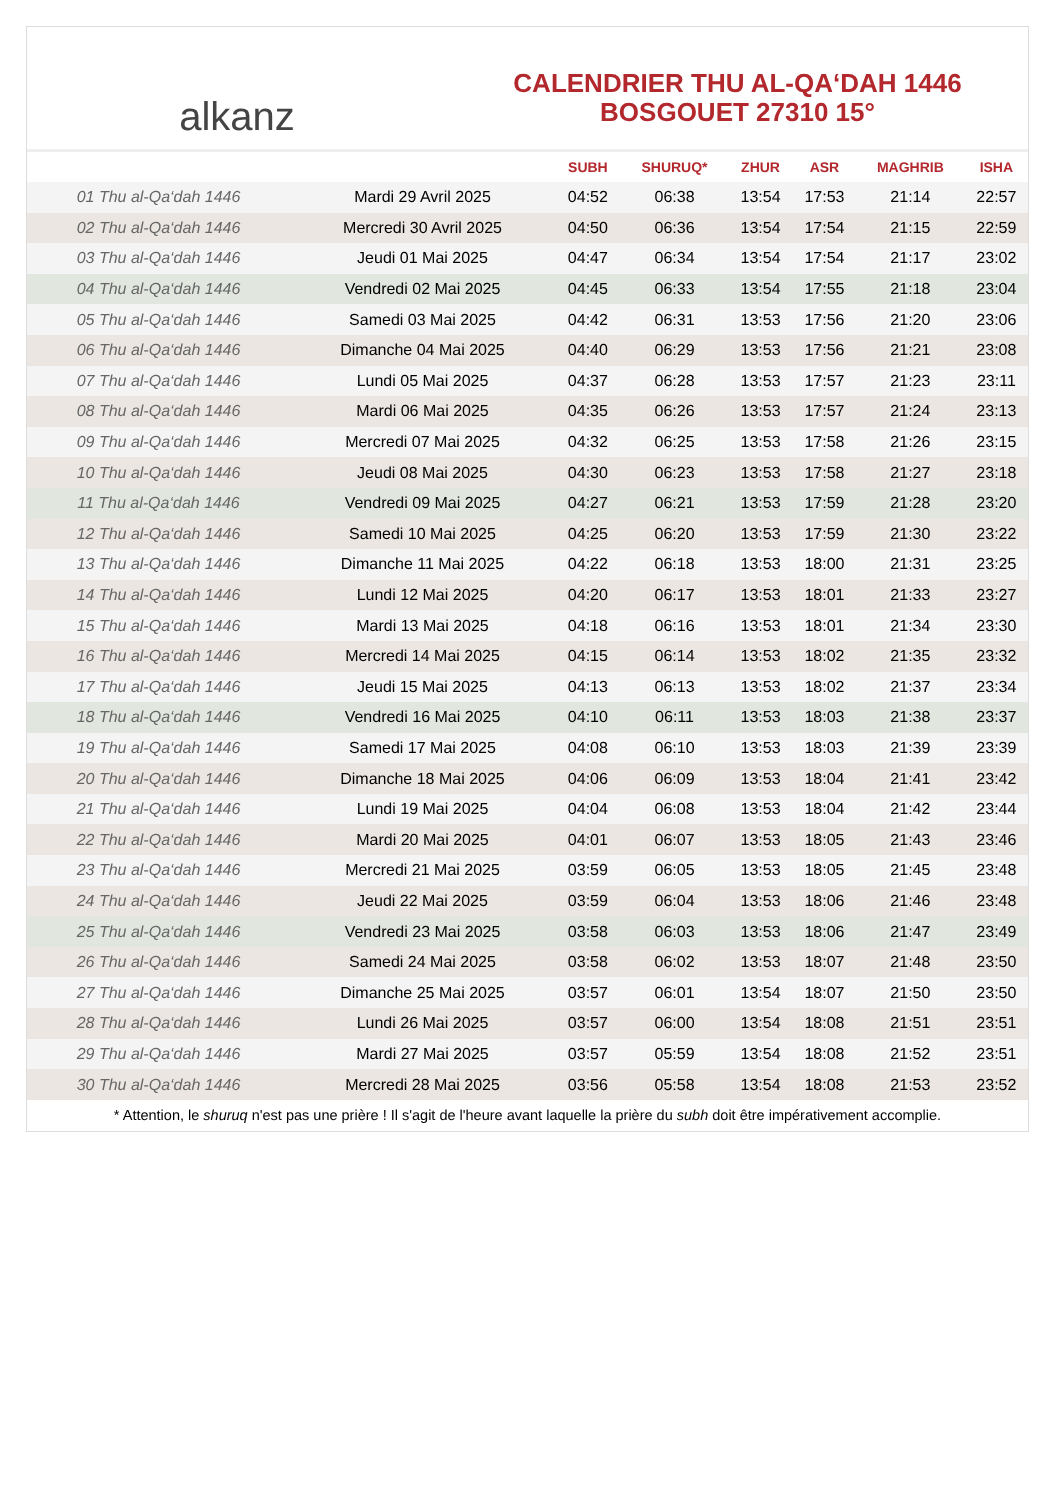alkanz
CALENDRIER THU AL-QA‘DAH 1446
BOSGOUET 27310 15°
| | | SUBH | SHURUQ* | ZHUR | ASR | MAGHRIB | ISHA |
| --- | --- | --- | --- | --- | --- | --- | --- |
| 01 Thu al-Qa‘dah 1446 | Mardi 29 Avril 2025 | 04:52 | 06:38 | 13:54 | 17:53 | 21:14 | 22:57 |
| 02 Thu al-Qa‘dah 1446 | Mercredi 30 Avril 2025 | 04:50 | 06:36 | 13:54 | 17:54 | 21:15 | 22:59 |
| 03 Thu al-Qa‘dah 1446 | Jeudi 01 Mai 2025 | 04:47 | 06:34 | 13:54 | 17:54 | 21:17 | 23:02 |
| 04 Thu al-Qa‘dah 1446 | Vendredi 02 Mai 2025 | 04:45 | 06:33 | 13:54 | 17:55 | 21:18 | 23:04 |
| 05 Thu al-Qa‘dah 1446 | Samedi 03 Mai 2025 | 04:42 | 06:31 | 13:53 | 17:56 | 21:20 | 23:06 |
| 06 Thu al-Qa‘dah 1446 | Dimanche 04 Mai 2025 | 04:40 | 06:29 | 13:53 | 17:56 | 21:21 | 23:08 |
| 07 Thu al-Qa‘dah 1446 | Lundi 05 Mai 2025 | 04:37 | 06:28 | 13:53 | 17:57 | 21:23 | 23:11 |
| 08 Thu al-Qa‘dah 1446 | Mardi 06 Mai 2025 | 04:35 | 06:26 | 13:53 | 17:57 | 21:24 | 23:13 |
| 09 Thu al-Qa‘dah 1446 | Mercredi 07 Mai 2025 | 04:32 | 06:25 | 13:53 | 17:58 | 21:26 | 23:15 |
| 10 Thu al-Qa‘dah 1446 | Jeudi 08 Mai 2025 | 04:30 | 06:23 | 13:53 | 17:58 | 21:27 | 23:18 |
| 11 Thu al-Qa‘dah 1446 | Vendredi 09 Mai 2025 | 04:27 | 06:21 | 13:53 | 17:59 | 21:28 | 23:20 |
| 12 Thu al-Qa‘dah 1446 | Samedi 10 Mai 2025 | 04:25 | 06:20 | 13:53 | 17:59 | 21:30 | 23:22 |
| 13 Thu al-Qa‘dah 1446 | Dimanche 11 Mai 2025 | 04:22 | 06:18 | 13:53 | 18:00 | 21:31 | 23:25 |
| 14 Thu al-Qa‘dah 1446 | Lundi 12 Mai 2025 | 04:20 | 06:17 | 13:53 | 18:01 | 21:33 | 23:27 |
| 15 Thu al-Qa‘dah 1446 | Mardi 13 Mai 2025 | 04:18 | 06:16 | 13:53 | 18:01 | 21:34 | 23:30 |
| 16 Thu al-Qa‘dah 1446 | Mercredi 14 Mai 2025 | 04:15 | 06:14 | 13:53 | 18:02 | 21:35 | 23:32 |
| 17 Thu al-Qa‘dah 1446 | Jeudi 15 Mai 2025 | 04:13 | 06:13 | 13:53 | 18:02 | 21:37 | 23:34 |
| 18 Thu al-Qa‘dah 1446 | Vendredi 16 Mai 2025 | 04:10 | 06:11 | 13:53 | 18:03 | 21:38 | 23:37 |
| 19 Thu al-Qa‘dah 1446 | Samedi 17 Mai 2025 | 04:08 | 06:10 | 13:53 | 18:03 | 21:39 | 23:39 |
| 20 Thu al-Qa‘dah 1446 | Dimanche 18 Mai 2025 | 04:06 | 06:09 | 13:53 | 18:04 | 21:41 | 23:42 |
| 21 Thu al-Qa‘dah 1446 | Lundi 19 Mai 2025 | 04:04 | 06:08 | 13:53 | 18:04 | 21:42 | 23:44 |
| 22 Thu al-Qa‘dah 1446 | Mardi 20 Mai 2025 | 04:01 | 06:07 | 13:53 | 18:05 | 21:43 | 23:46 |
| 23 Thu al-Qa‘dah 1446 | Mercredi 21 Mai 2025 | 03:59 | 06:05 | 13:53 | 18:05 | 21:45 | 23:48 |
| 24 Thu al-Qa‘dah 1446 | Jeudi 22 Mai 2025 | 03:59 | 06:04 | 13:53 | 18:06 | 21:46 | 23:48 |
| 25 Thu al-Qa‘dah 1446 | Vendredi 23 Mai 2025 | 03:58 | 06:03 | 13:53 | 18:06 | 21:47 | 23:49 |
| 26 Thu al-Qa‘dah 1446 | Samedi 24 Mai 2025 | 03:58 | 06:02 | 13:53 | 18:07 | 21:48 | 23:50 |
| 27 Thu al-Qa‘dah 1446 | Dimanche 25 Mai 2025 | 03:57 | 06:01 | 13:54 | 18:07 | 21:50 | 23:50 |
| 28 Thu al-Qa‘dah 1446 | Lundi 26 Mai 2025 | 03:57 | 06:00 | 13:54 | 18:08 | 21:51 | 23:51 |
| 29 Thu al-Qa‘dah 1446 | Mardi 27 Mai 2025 | 03:57 | 05:59 | 13:54 | 18:08 | 21:52 | 23:51 |
| 30 Thu al-Qa‘dah 1446 | Mercredi 28 Mai 2025 | 03:56 | 05:58 | 13:54 | 18:08 | 21:53 | 23:52 |
* Attention, le shuruq n'est pas une prière ! Il s'agit de l'heure avant laquelle la prière du subh doit être impérativement accomplie.